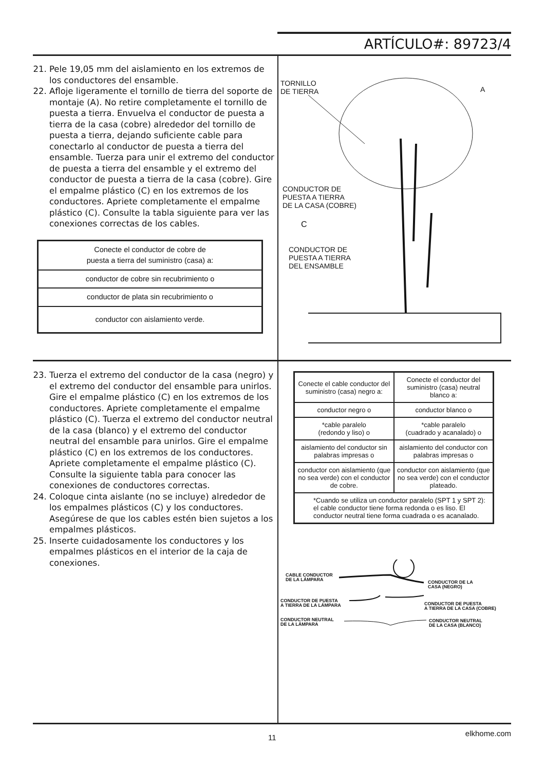ARTÍCULO#: 89723/4
21. Pele 19,05 mm del aislamiento en los extremos de los conductores del ensamble.
22. Afloje ligeramente el tornillo de tierra del soporte de montaje (A). No retire completamente el tornillo de puesta a tierra. Envuelva el conductor de puesta a tierra de la casa (cobre) alrededor del tornillo de puesta a tierra, dejando suficiente cable para conectarlo al conductor de puesta a tierra del ensamble. Tuerza para unir el extremo del conductor de puesta a tierra del ensamble y el extremo del conductor de puesta a tierra de la casa (cobre). Gire el empalme plástico (C) en los extremos de los conductores. Apriete completamente el empalme plástico (C). Consulte la tabla siguiente para ver las conexiones correctas de los cables.
| Conecte el conductor de cobre de puesta a tierra del suministro (casa) a: |
| conductor de cobre sin recubrimiento o |
| conductor de plata sin recubrimiento o |
| conductor con aislamiento verde. |
TORNILLO
DE TIERRA
A
CONDUCTOR DE
PUESTA A TIERRA
DE LA CASA (COBRE)
C
CONDUCTOR DE
PUESTA A TIERRA
DEL ENSAMBLE
23. Tuerza el extremo del conductor de la casa (negro) y el extremo del conductor del ensamble para unirlos. Gire el empalme plástico (C) en los extremos de los conductores. Apriete completamente el empalme plástico (C). Tuerza el extremo del conductor neutral de la casa (blanco) y el extremo del conductor neutral del ensamble para unirlos. Gire el empalme plástico (C) en los extremos de los conductores. Apriete completamente el empalme plástico (C). Consulte la siguiente tabla para conocer las conexiones de conductores correctas.
24. Coloque cinta aislante (no se incluye) alrededor de los empalmes plásticos (C) y los conductores. Asegúrese de que los cables estén bien sujetos a los empalmes plásticos.
25. Inserte cuidadosamente los conductores y los empalmes plásticos en el interior de la caja de conexiones.
| Conecte el cable conductor del suministro (casa) negro a: | Conecte el conductor del suministro (casa) neutral blanco a: |
| conductor negro o | conductor blanco o |
| *cable paralelo (redondo y liso) o | *cable paralelo (cuadrado y acanalado) o |
| aislamiento del conductor sin palabras impresas o | aislamiento del conductor con palabras impresas o |
| conductor con aislamiento (que no sea verde) con el conductor de cobre. | conductor con aislamiento (que no sea verde) con el conductor plateado. |
| *Cuando se utiliza un conductor paralelo (SPT 1 y SPT 2): el cable conductor tiene forma redonda o es liso. El conductor neutral tiene forma cuadrada o es acanalado. | |
CABLE CONDUCTOR
DE LA LÁMPARA
CONDUCTOR DE LA
CASA (NEGRO)
CONDUCTOR DE PUESTA
A TIERRA DE LA LÁMPARA
CONDUCTOR DE PUESTA
A TIERRA DE LA CASA (COBRE)
CONDUCTOR NEUTRAL
DE LA LÁMPARA
CONDUCTOR NEUTRAL
DE LA CASA (BLANCO)
11 elkhome.com